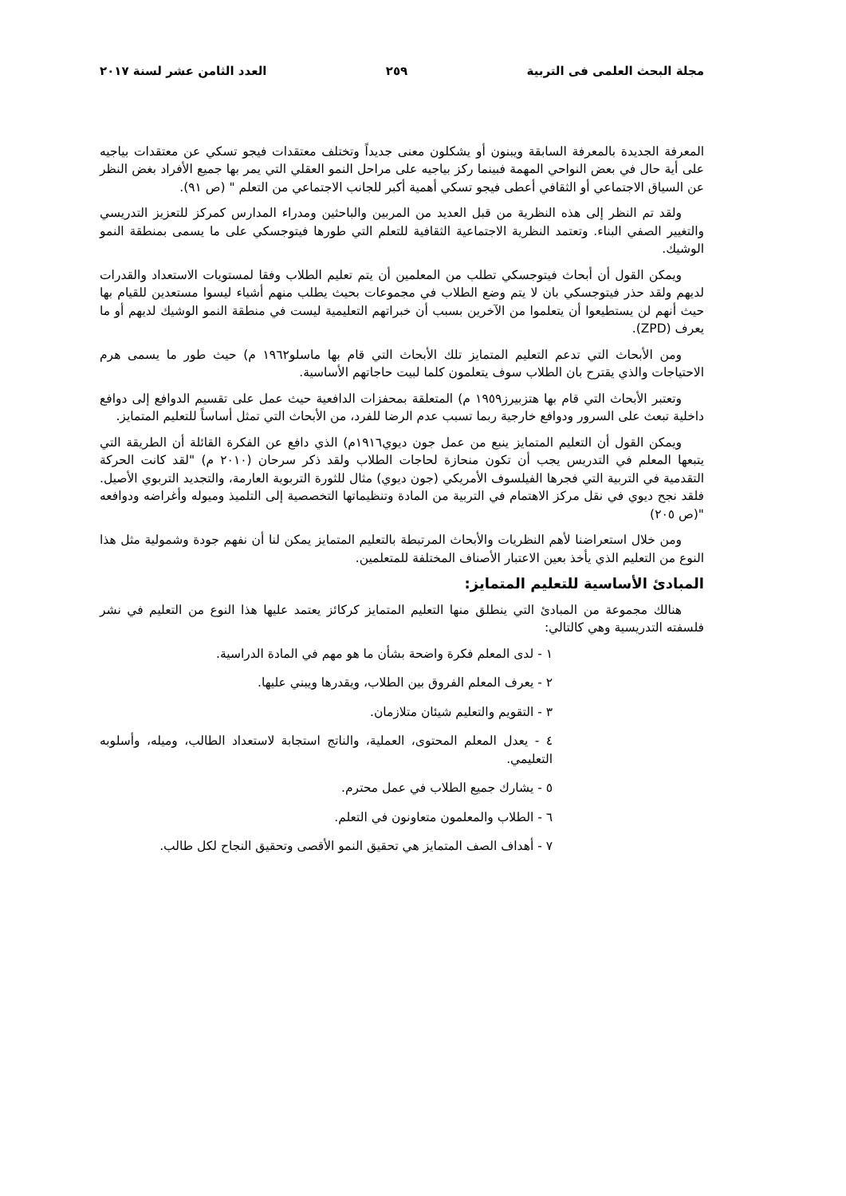مجلة البحث العلمى فى التربية ٢٥٩ العدد الثامن عشر لسنة ٢٠١٧
المعرفة الجديدة بالمعرفة السابقة ويبنون أو يشكلون معنى جديداً وتختلف معتقدات فيجو تسكي عن معتقدات بياجيه على أية حال في بعض النواحي المهمة فبينما ركز بياجيه على مراحل النمو العقلي التي يمر بها جميع الأفراد بغض النظر عن السياق الاجتماعي أو الثقافي أعطى فيجو تسكي أهمية أكبر للجانب الاجتماعي من التعلم " (ص ٩١).
ولقد تم النظر إلى هذه النظرية من قبل العديد من المربين والباحثين ومدراء المدارس كمركز للتعزيز التدريسي والتغيير الصفي البناء. وتعتمد النظرية الاجتماعية الثقافية للتعلم التي طورها فيتوجسكي على ما يسمى بمنطقة النمو الوشيك.
ويمكن القول أن أبحاث فيتوجسكي تطلب من المعلمين أن يتم تعليم الطلاب وفقا لمستويات الاستعداد والقدرات لديهم ولقد حذر فيتوجسكي بان لا يتم وضع الطلاب في مجموعات بحيث يطلب منهم أشياء ليسوا مستعدين للقيام بها حيث أنهم لن يستطيعوا أن يتعلموا من الآخرين بسبب أن خبراتهم التعليمية ليست في منطقة النمو الوشيك لديهم أو ما يعرف (ZPD).
ومن الأبحاث التي تدعم التعليم المتمايز تلك الأبحاث التي قام بها ماسلو١٩٦٢ م) حيث طور ما يسمى هرم الاحتياجات والذي يقترح بان الطلاب سوف يتعلمون كلما لبيت حاجاتهم الأساسية.
وتعتبر الأبحاث التي قام بها هتزبيرز١٩٥٩ م) المتعلقة بمحفزات الدافعية حيث عمل على تقسيم الدوافع إلى دوافع داخلية تبعث على السرور ودوافع خارجية ربما تسبب عدم الرضا للفرد، من الأبحاث التي تمثل أساساً للتعليم المتمايز.
ويمكن القول أن التعليم المتمايز ينبع من عمل جون ديوي١٩١٦م) الذي دافع عن الفكرة القائلة أن الطريقة التي يتبعها المعلم في التدريس يجب أن تكون منحازة لحاجات الطلاب ولقد ذكر سرحان (٢٠١٠ م) "لقد كانت الحركة التقدمية في التربية التي فجرها الفيلسوف الأمريكي (جون ديوي) مثال للثورة التربوية العارمة، والتجديد التربوي الأصيل. فلقد نجح ديوي في نقل مركز الاهتمام في التربية من المادة وتنظيماتها التخصصية إلى التلميذ وميوله وأغراضه ودوافعه "(ص ٢٠٥)
ومن خلال استعراضنا لأهم النظريات والأبحاث المرتبطة بالتعليم المتمايز يمكن لنا أن نفهم جودة وشمولية مثل هذا النوع من التعليم الذي يأخذ بعين الاعتبار الأصناف المختلفة للمتعلمين.
المبادئ الأساسية للتعليم المتمايز:
هنالك مجموعة من المبادئ التي ينطلق منها التعليم المتمايز كركائز يعتمد عليها هذا النوع من التعليم في نشر فلسفته التدريسية وهي كالتالي:
١ - لدى المعلم فكرة واضحة بشأن ما هو مهم في المادة الدراسية.
٢ - يعرف المعلم الفروق بين الطلاب، ويقدرها ويبني عليها.
٣ - التقويم والتعليم شيئان متلازمان.
٤ - يعدل المعلم المحتوى، العملية، والناتج استجابة لاستعداد الطالب، وميله، وأسلوبه التعليمي.
٥ - يشارك جميع الطلاب في عمل محترم.
٦ - الطلاب والمعلمون متعاونون في التعلم.
٧ - أهداف الصف المتمايز هي تحقيق النمو الأقصى وتحقيق النجاح لكل طالب.